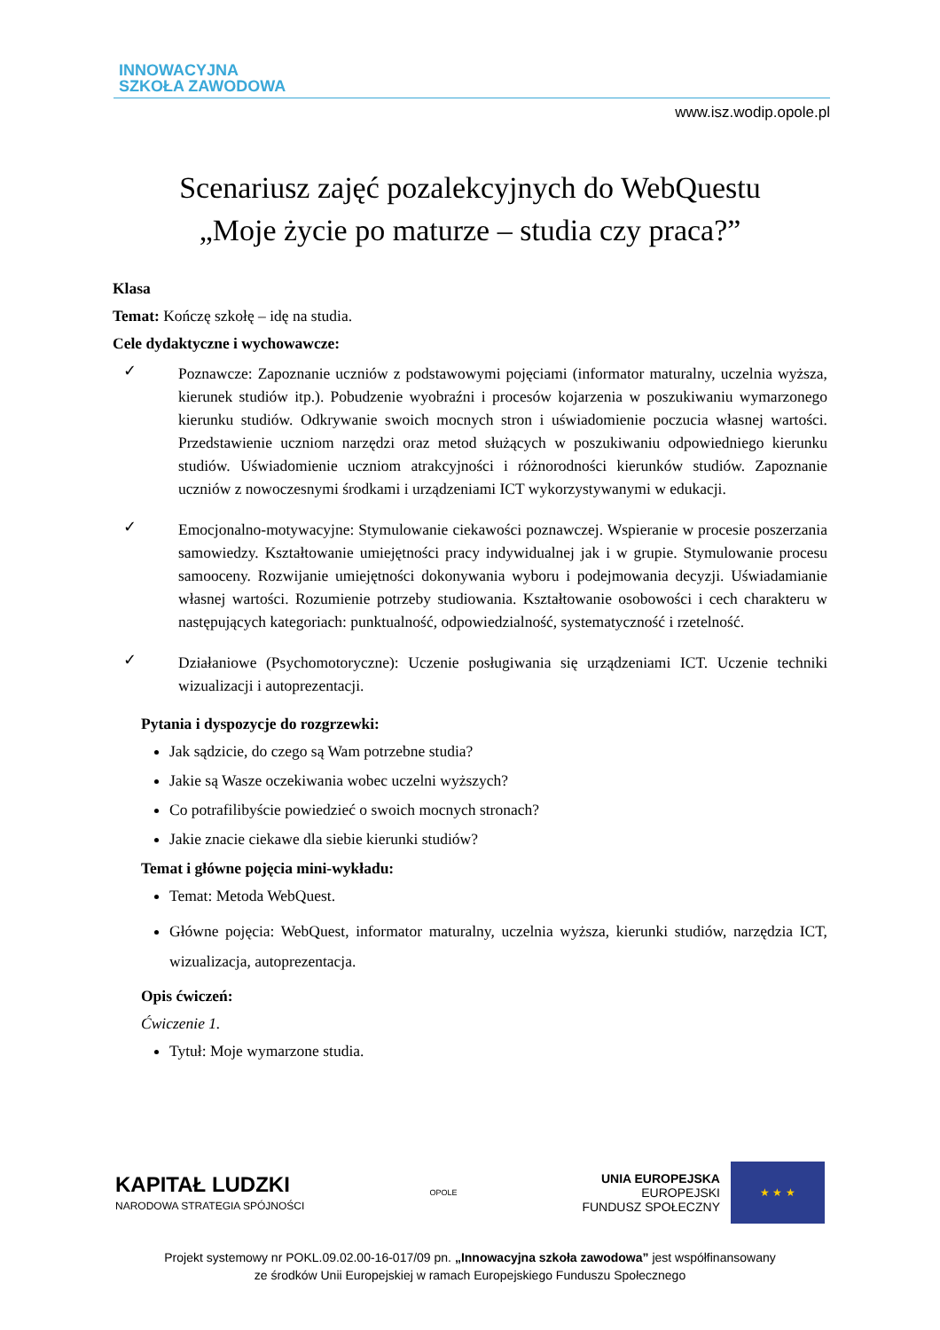INNOWACYJNA
SZKOŁA ZAWODOWA
www.isz.wodip.opole.pl
Scenariusz zajęć pozalekcyjnych do WebQuestu
„Moje życie po maturze – studia czy praca?”
Klasa
Temat: Kończę szkołę – idę na studia.
Cele dydaktyczne i wychowawcze:
✓
Poznawcze: Zapoznanie uczniów z podstawowymi pojęciami (informator maturalny, uczelnia wyższa, kierunek studiów itp.). Pobudzenie wyobraźni i procesów kojarzenia w poszukiwaniu wymarzonego kierunku studiów. Odkrywanie swoich mocnych stron i uświadomienie poczucia własnej wartości. Przedstawienie uczniom narzędzi oraz metod służących w poszukiwaniu odpowiedniego kierunku studiów. Uświadomienie uczniom atrakcyjności i różnorodności kierunków studiów. Zapoznanie uczniów z nowoczesnymi środkami i urządzeniami ICT wykorzystywanymi w edukacji.
✓
Emocjonalno-motywacyjne: Stymulowanie ciekawości poznawczej. Wspieranie w procesie poszerzania samowiedzy. Kształtowanie umiejętności pracy indywidualnej jak i w grupie. Stymulowanie procesu samooceny. Rozwijanie umiejętności dokonywania wyboru i podejmowania decyzji. Uświadamianie własnej wartości. Rozumienie potrzeby studiowania. Kształtowanie osobowości i cech charakteru w następujących kategoriach: punktualność, odpowiedzialność, systematyczność i rzetelność.
✓
Działaniowe (Psychomotoryczne): Uczenie posługiwania się urządzeniami ICT. Uczenie techniki wizualizacji i autoprezentacji.
Pytania i dyspozycje do rozgrzewki:
Jak sądzicie, do czego są Wam potrzebne studia?
Jakie są Wasze oczekiwania wobec uczelni wyższych?
Co potrafilibyście powiedzieć o swoich mocnych stronach?
Jakie znacie ciekawe dla siebie kierunki studiów?
Temat i główne pojęcia mini-wykładu:
Temat: Metoda WebQuest.
Główne pojęcia: WebQuest, informator maturalny, uczelnia wyższa, kierunki studiów, narzędzia ICT, wizualizacja, autoprezentacja.
Opis ćwiczeń:
Ćwiczenie 1.
Tytuł: Moje wymarzone studia.
KAPITAŁ LUDZKI
NARODOWA STRATEGIA SPÓJNOŚCI
OPOLE
UNIA EUROPEJSKA
EUROPEJSKI
FUNDUSZ SPOŁECZNY
★ ★ ★
Projekt systemowy nr POKL.09.02.00-16-017/09 pn. „Innowacyjna szkoła zawodowa” jest współfinansowany
ze środków Unii Europejskiej w ramach Europejskiego Funduszu Społecznego